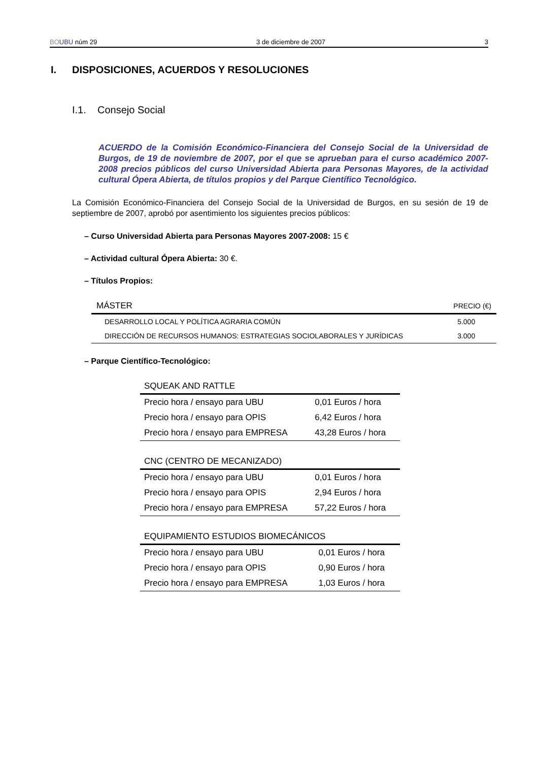BO UBU núm 29 3 de diciembre de 2007 3
I. DISPOSICIONES, ACUERDOS Y RESOLUCIONES
I.1. Consejo Social
ACUERDO de la Comisión Económico-Financiera del Consejo Social de la Universidad de Burgos, de 19 de noviembre de 2007, por el que se aprueban para el curso académico 2007-2008 precios públicos del curso Universidad Abierta para Personas Mayores, de la actividad cultural Ópera Abierta, de títulos propios y del Parque Científico Tecnológico.
La Comisión Económico-Financiera del Consejo Social de la Universidad de Burgos, en su sesión de 19 de septiembre de 2007, aprobó por asentimiento los siguientes precios públicos:
– Curso Universidad Abierta para Personas Mayores 2007-2008: 15 €
– Actividad cultural Ópera Abierta: 30 €.
– Títulos Propios:
| MÁSTER | PRECIO (€) |
| --- | --- |
| DESARROLLO LOCAL Y POLÍTICA AGRARIA COMÚN | 5.000 |
| DIRECCIÓN DE RECURSOS HUMANOS: ESTRATEGIAS SOCIOLABORALES Y JURÍDICAS | 3.000 |
– Parque Científico-Tecnológico:
| SQUEAK AND RATTLE | |
| --- | --- |
| Precio hora / ensayo para UBU | 0,01 Euros / hora |
| Precio hora / ensayo para OPIS | 6,42 Euros / hora |
| Precio hora / ensayo para EMPRESA | 43,28 Euros / hora |
| CNC (CENTRO DE MECANIZADO) | |
| --- | --- |
| Precio hora / ensayo para UBU | 0,01 Euros / hora |
| Precio hora / ensayo para OPIS | 2,94 Euros / hora |
| Precio hora / ensayo para EMPRESA | 57,22 Euros / hora |
| EQUIPAMIENTO ESTUDIOS BIOMECÁNICOS | |
| --- | --- |
| Precio hora / ensayo para UBU | 0,01 Euros / hora |
| Precio hora / ensayo para OPIS | 0,90 Euros / hora |
| Precio hora / ensayo para EMPRESA | 1,03 Euros / hora |